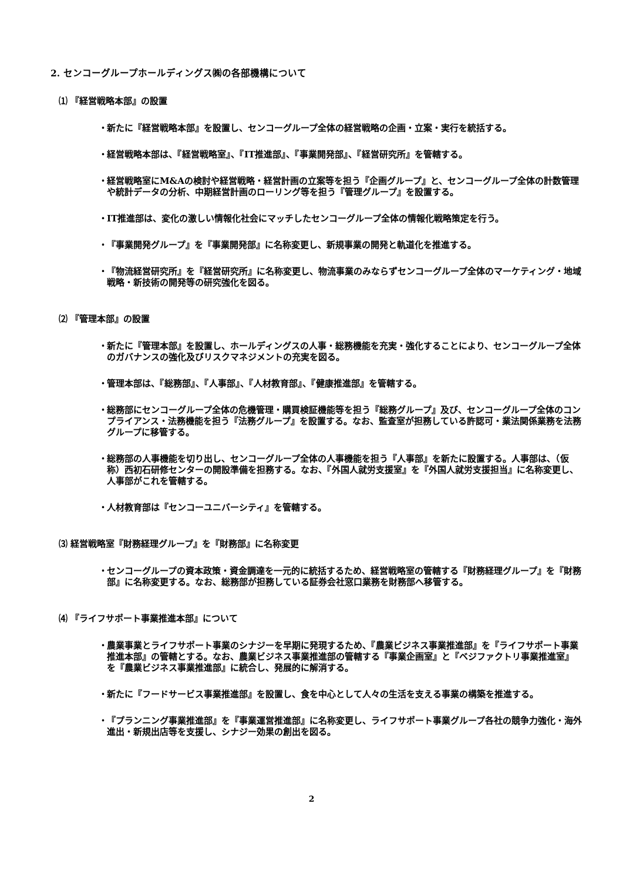2. センコーグループホールディングス㈱の各部機構について
⑴ 『経営戦略本部』の設置
・ 新たに『経営戦略本部』を設置し、センコーグループ全体の経営戦略の企画・立案・実行を統括する。
・ 経営戦略本部は、『経営戦略室』、『IT推進部』、『事業開発部』、『経営研究所』を管轄する。
・ 経営戦略室にM&Aの検討や経営戦略・経営計画の立案等を担う『企画グループ』と、センコーグループ全体の計数管理や統計データの分析、中期経営計画のローリング等を担う『管理グループ』を設置する。
・ IT推進部は、変化の激しい情報化社会にマッチしたセンコーグループ全体の情報化戦略策定を行う。
・ 『事業開発グループ』を『事業開発部』に名称変更し、新規事業の開発と軌道化を推進する。
・ 『物流経営研究所』を『経営研究所』に名称変更し、物流事業のみならずセンコーグループ全体のマーケティング・地域戦略・新技術の開発等の研究強化を図る。
⑵ 『管理本部』の設置
・ 新たに『管理本部』を設置し、ホールディングスの人事・総務機能を充実・強化することにより、センコーグループ全体のガバナンスの強化及びリスクマネジメントの充実を図る。
・ 管理本部は、『総務部』、『人事部』、『人材教育部』、『健康推進部』を管轄する。
・ 総務部にセンコーグループ全体の危機管理・購買検証機能等を担う『総務グループ』及び、センコーグループ全体のコンプライアンス・法務機能を担う『法務グループ』を設置する。なお、監査室が担務している許認可・業法関係業務を法務グループに移管する。
・ 総務部の人事機能を切り出し、センコーグループ全体の人事機能を担う『人事部』を新たに設置する。人事部は、（仮称）西初石研修センターの開設準備を担務する。なお、『外国人就労支援室』を『外国人就労支援担当』に名称変更し、人事部がこれを管轄する。
・ 人材教育部は『センコーユニバーシティ』を管轄する。
⑶ 経営戦略室『財務経理グループ』を『財務部』に名称変更
・ センコーグループの資本政策・資金調達を一元的に統括するため、経営戦略室の管轄する『財務経理グループ』を『財務部』に名称変更する。なお、総務部が担務している証券会社窓口業務を財務部へ移管する。
⑷ 『ライフサポート事業推進本部』について
・ 農業事業とライフサポート事業のシナジーを早期に発現するため、『農業ビジネス事業推進部』を『ライフサポート事業推進本部』の管轄とする。なお、農業ビジネス事業推進部の管轄する『事業企画室』と『ベジファクトリ事業推進室』を『農業ビジネス事業推進部』に統合し、発展的に解消する。
・ 新たに『フードサービス事業推進部』を設置し、食を中心として人々の生活を支える事業の構築を推進する。
・ 『プランニング事業推進部』を『事業運営推進部』に名称変更し、ライフサポート事業グループ各社の競争力強化・海外進出・新規出店等を支援し、シナジー効果の創出を図る。
2